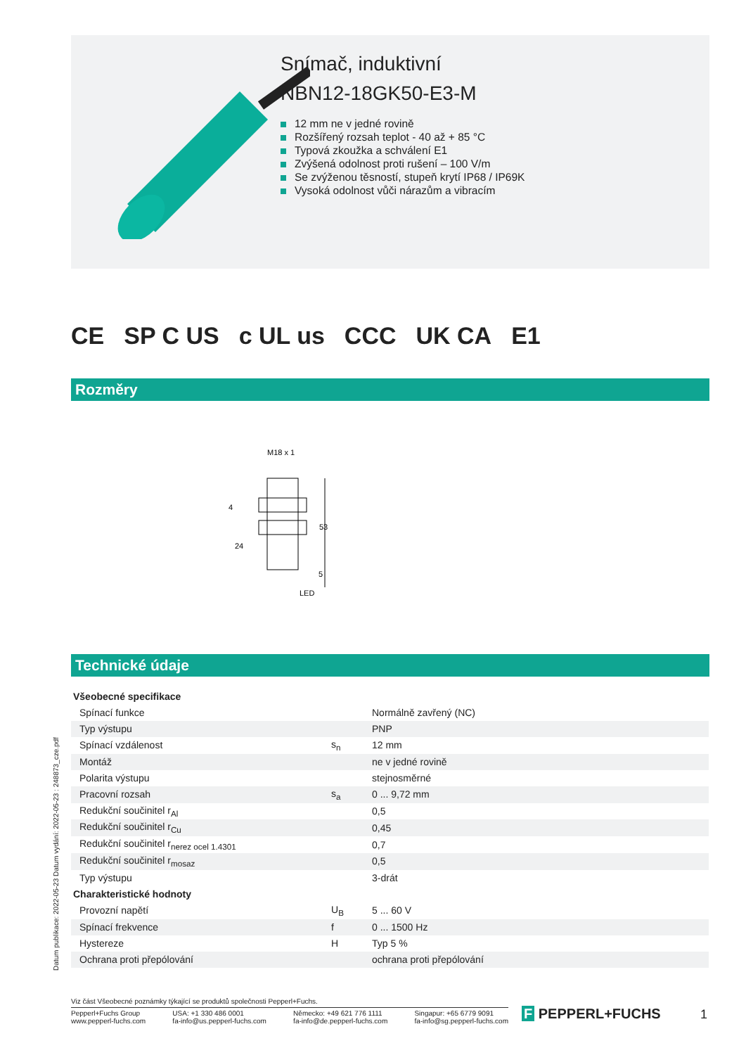Snímač, induktivní
NBN12-18GK50-E3-M
12 mm ne v jedné rovině
Rozšířený rozsah teplot - 40 až + 85 °C
Typová zkoužka a schválení E1
Zvýšená odolnost proti rušení – 100 V/m
Se zvýženou těsností, stupeň krytí IP68 / IP69K
Vysoká odolnost vůči nárazům a vibracím
CE SP C US c UL us CCC UK CA E1
Rozměry
M18 x 1
53
4
24
5
LED
Technické údaje
| Všeobecné specifikace | | |
| Spínací funkce | | Normálně zavřený (NC) |
| Typ výstupu | | PNP |
| Spínací vzdálenost | s<sub>n</sub> | 12 mm |
| Montáž | | ne v jedné rovině |
| Polarita výstupu | | stejnosměrné |
| Pracovní rozsah | s<sub>a</sub> | 0 ... 9,72 mm |
| Redukční součinitel r<sub>Al</sub> | | 0,5 |
| Redukční součinitel r<sub>Cu</sub> | | 0,45 |
| Redukční součinitel r<sub>nerez ocel 1.4301</sub> | | 0,7 |
| Redukční součinitel r<sub>mosaz</sub> | | 0,5 |
| Typ výstupu | | 3-drát |
| Charakteristické hodnoty | | |
| Provozní napětí | U<sub>B</sub> | 5 ... 60 V |
| Spínací frekvence | f | 0 ... 1500 Hz |
| Hystereze | H | Typ 5 % |
| Ochrana proti přepólování | | ochrana proti přepólování |
Datum publikace: 2022-05-23 Datum vydání: 2022-05-23 : 248873_cze.pdf
Viz část Všeobecné poznámky týkající se produktů společnosti Pepperl+Fuchs.
Pepperl+Fuchs Group
www.pepperl-fuchs.com USA: +1 330 486 0001
fa-info@us.pepperl-fuchs.com Německo: +49 621 776 1111
fa-info@de.pepperl-fuchs.com Singapur: +65 6779 9091
fa-info@sg.pepperl-fuchs.com
F PEPPERL+FUCHS 1